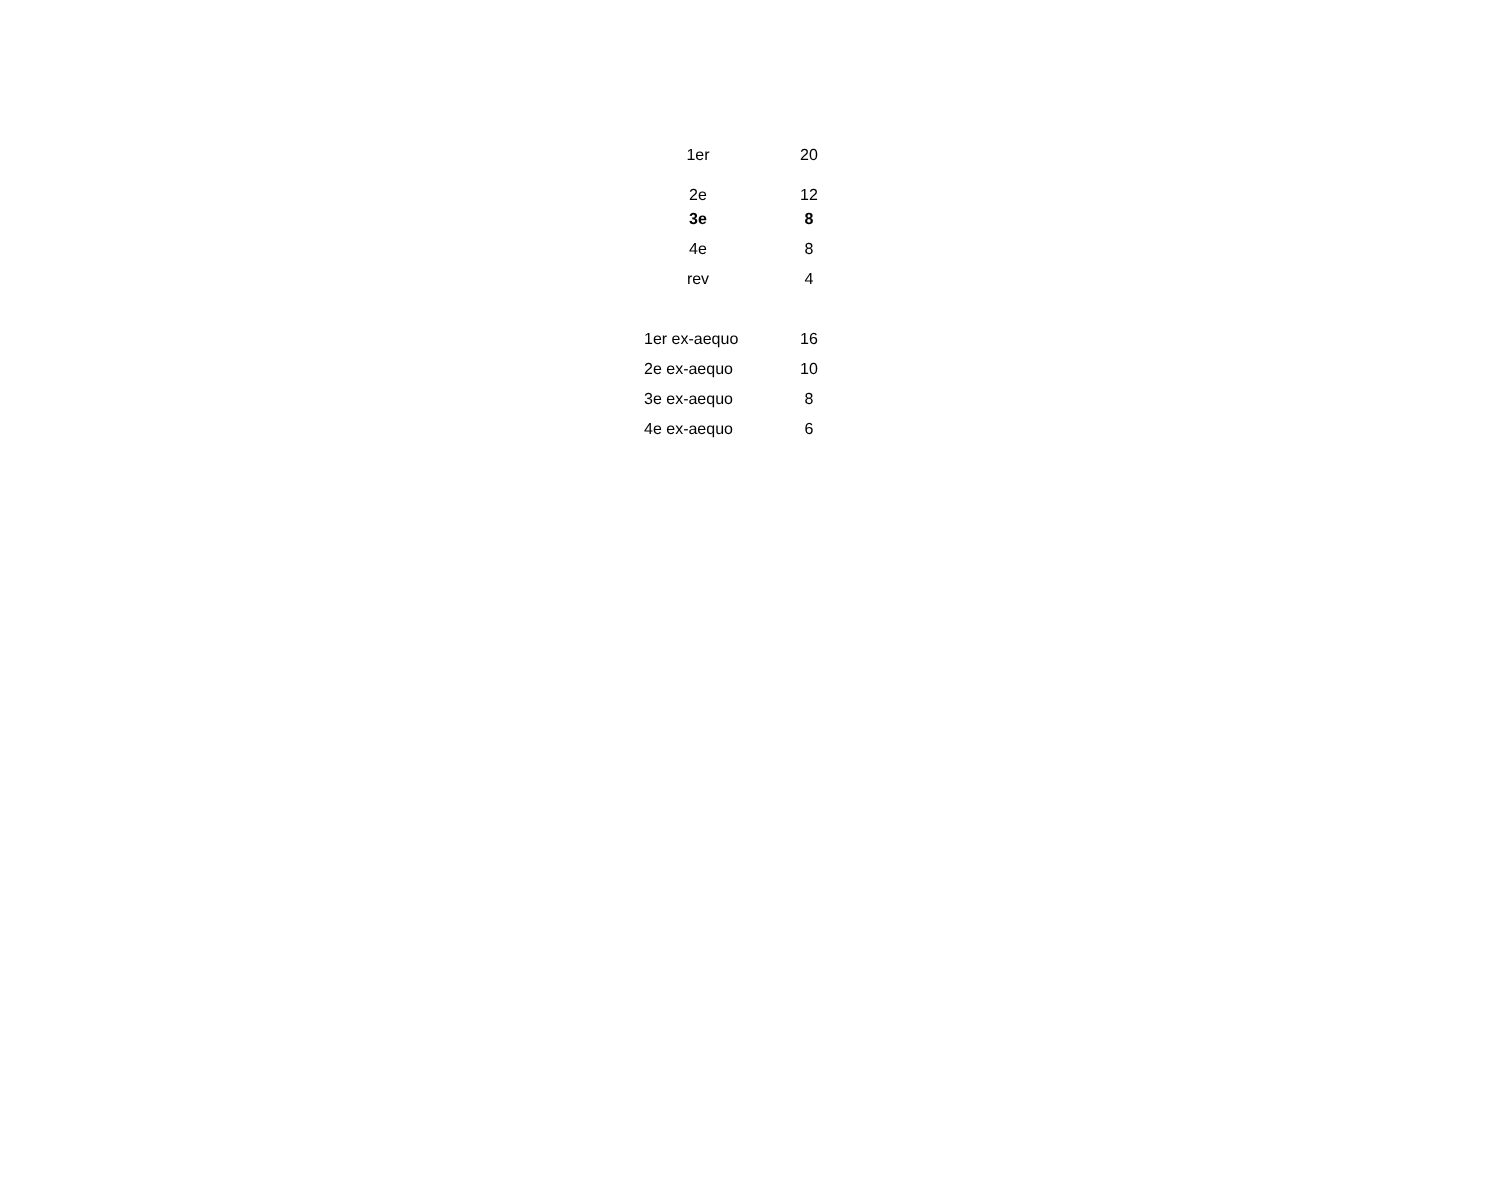| 1er | 20 |
| 2e | 12 |
| 3e | 8 |
| 4e | 8 |
| rev | 4 |
| 1er ex-aequo | 16 |
| 2e ex-aequo | 10 |
| 3e ex-aequo | 8 |
| 4e ex-aequo | 6 |